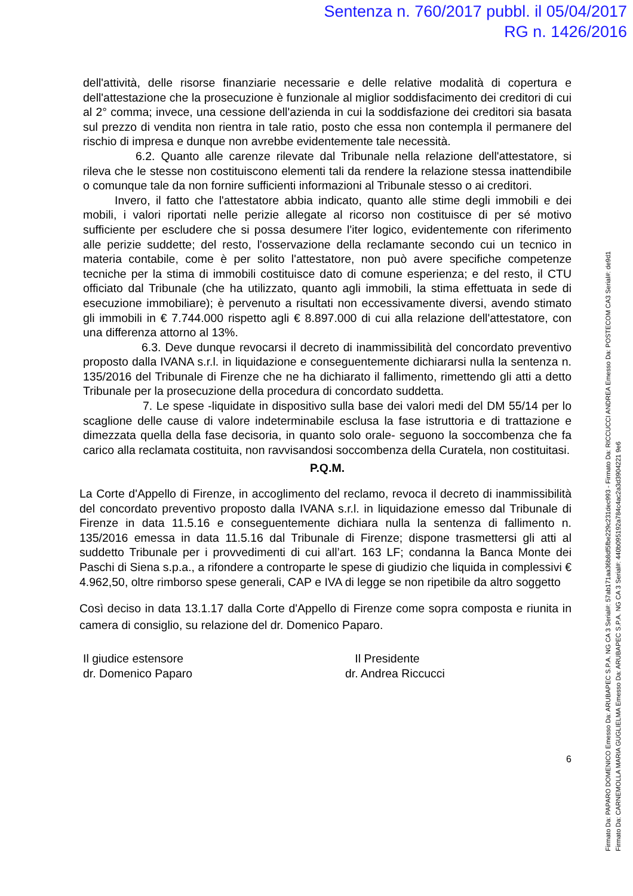Sentenza n. 760/2017 pubbl. il 05/04/2017
RG n. 1426/2016
dell'attività, delle risorse finanziarie necessarie e delle relative modalità di copertura e dell'attestazione che la prosecuzione è funzionale al miglior soddisfacimento dei creditori di cui al 2° comma; invece, una cessione dell'azienda in cui la soddisfazione dei creditori sia basata sul prezzo di vendita non rientra in tale ratio, posto che essa non contempla il permanere del rischio di impresa e dunque non avrebbe evidentemente tale necessità.
6.2. Quanto alle carenze rilevate dal Tribunale nella relazione dell'attestatore, si rileva che le stesse non costituiscono elementi tali da rendere la relazione stessa inattendibile o comunque tale da non fornire sufficienti informazioni al Tribunale stesso o ai creditori.
Invero, il fatto che l'attestatore abbia indicato, quanto alle stime degli immobili e dei mobili, i valori riportati nelle perizie allegate al ricorso non costituisce di per sé motivo sufficiente per escludere che si possa desumere l'iter logico, evidentemente con riferimento alle perizie suddette; del resto, l'osservazione della reclamante secondo cui un tecnico in materia contabile, come è per solito l'attestatore, non può avere specifiche competenze tecniche per la stima di immobili costituisce dato di comune esperienza; e del resto, il CTU officiato dal Tribunale (che ha utilizzato, quanto agli immobili, la stima effettuata in sede di esecuzione immobiliare); è pervenuto a risultati non eccessivamente diversi, avendo stimato gli immobili in € 7.744.000 rispetto agli € 8.897.000 di cui alla relazione dell'attestatore, con una differenza attorno al 13%.
6.3. Deve dunque revocarsi il decreto di inammissibilità del concordato preventivo proposto dalla IVANA s.r.l. in liquidazione e conseguentemente dichiararsi nulla la sentenza n. 135/2016 del Tribunale di Firenze che ne ha dichiarato il fallimento, rimettendo gli atti a detto Tribunale per la prosecuzione della procedura di concordato suddetta.
7. Le spese -liquidate in dispositivo sulla base dei valori medi del DM 55/14 per lo scaglione delle cause di valore indeterminabile esclusa la fase istruttoria e di trattazione e dimezzata quella della fase decisoria, in quanto solo orale- seguono la soccombenza che fa carico alla reclamata costituita, non ravvisandosi soccombenza della Curatela, non costituitasi.
P.Q.M.
La Corte d'Appello di Firenze, in accoglimento del reclamo, revoca il decreto di inammissibilità del concordato preventivo proposto dalla IVANA s.r.l. in liquidazione emesso dal Tribunale di Firenze in data 11.5.16 e conseguentemente dichiara nulla la sentenza di fallimento n. 135/2016 emessa in data 11.5.16 dal Tribunale di Firenze; dispone trasmettersi gli atti al suddetto Tribunale per i provvedimenti di cui all’art. 163 LF; condanna la Banca Monte dei Paschi di Siena s.p.a., a rifondere a controparte le spese di giudizio che liquida in complessivi € 4.962,50, oltre rimborso spese generali, CAP e IVA di legge se non ripetibile da altro soggetto
Così deciso in data 13.1.17 dalla Corte d'Appello di Firenze come sopra composta e riunita in camera di consiglio, su relazione del dr. Domenico Paparo.
Il giudice estensore
dr. Domenico Paparo
Il Presidente
dr. Andrea Riccucci
6
Firmato Da: PAPARO DOMENICO Emesso Da: ARUBAPEC S.P.A. NG CA 3 Serial#: 57ab171aa36b8df5fbe229c231dec993 - Firmato Da: RICCUCCI ANDREA Emesso Da: POSTECOM CA3 Serial#: de9d1
Firmato Da: CARNEMOLLA MARIA GUGLIELMA Emesso Da: ARUBAPEC S.P.A. NG CA 3 Serial#: 440b095192a784c4ac2a3d3904221 9e6